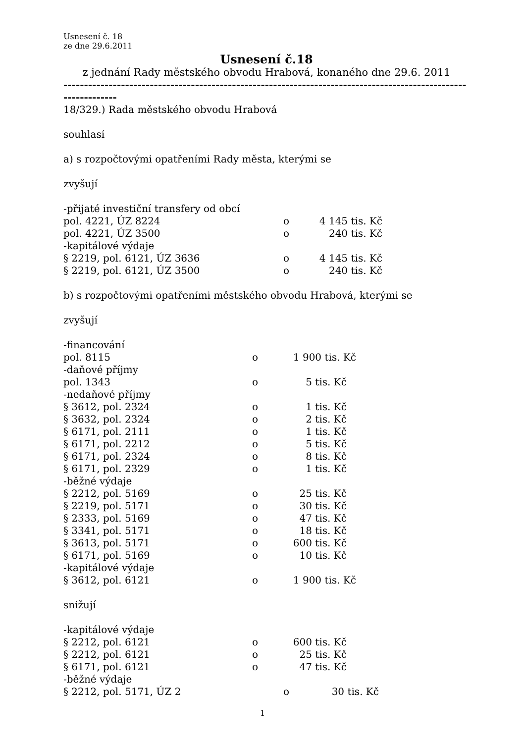Usnesení č. 18
ze dne 29.6.2011
Usnesení č.18
z jednání Rady městského obvodu Hrabová, konaného dne 29.6. 2011
---------------------------------------------------------------------------------------------------------------
18/329.) Rada městského obvodu Hrabová
souhlasí
a) s rozpočtovými opatřeními Rady města, kterými se
zvyšují
-přijaté investiční transfery od obcí
| pol. 4221, ÚZ 8224 | o | 4 145 tis. Kč |
| pol. 4221, ÚZ 3500 | o | 240 tis. Kč |
| -kapitálové výdaje | | |
| § 2219, pol. 6121, ÚZ 3636 | o | 4 145 tis. Kč |
| § 2219, pol. 6121, ÚZ 3500 | o | 240 tis. Kč |
b) s rozpočtovými opatřeními městského obvodu Hrabová, kterými se
zvyšují
| -financování | | |
| pol. 8115 | o | 1 900 tis. Kč |
| -daňové příjmy | | |
| pol. 1343 | o | 5 tis. Kč |
| -nedaňové příjmy | | |
| § 3612, pol. 2324 | o | 1 tis. Kč |
| § 3632, pol. 2324 | o | 2 tis. Kč |
| § 6171, pol. 2111 | o | 1 tis. Kč |
| § 6171, pol. 2212 | o | 5 tis. Kč |
| § 6171, pol. 2324 | o | 8 tis. Kč |
| § 6171, pol. 2329 | o | 1 tis. Kč |
| -běžné výdaje | | |
| § 2212, pol. 5169 | o | 25 tis. Kč |
| § 2219, pol. 5171 | o | 30 tis. Kč |
| § 2333, pol. 5169 | o | 47 tis. Kč |
| § 3341, pol. 5171 | o | 18 tis. Kč |
| § 3613, pol. 5171 | o | 600 tis. Kč |
| § 6171, pol. 5169 | o | 10 tis. Kč |
| -kapitálové výdaje | | |
| § 3612, pol. 6121 | o | 1 900 tis. Kč |
snižují
| -kapitálové výdaje | | |
| § 2212, pol. 6121 | o | 600 tis. Kč |
| § 2212, pol. 6121 | o | 25 tis. Kč |
| § 6171, pol. 6121 | o | 47 tis. Kč |
| -běžné výdaje | | |
| § 2212, pol. 5171, ÚZ 2 | o | 30 tis. Kč |
1